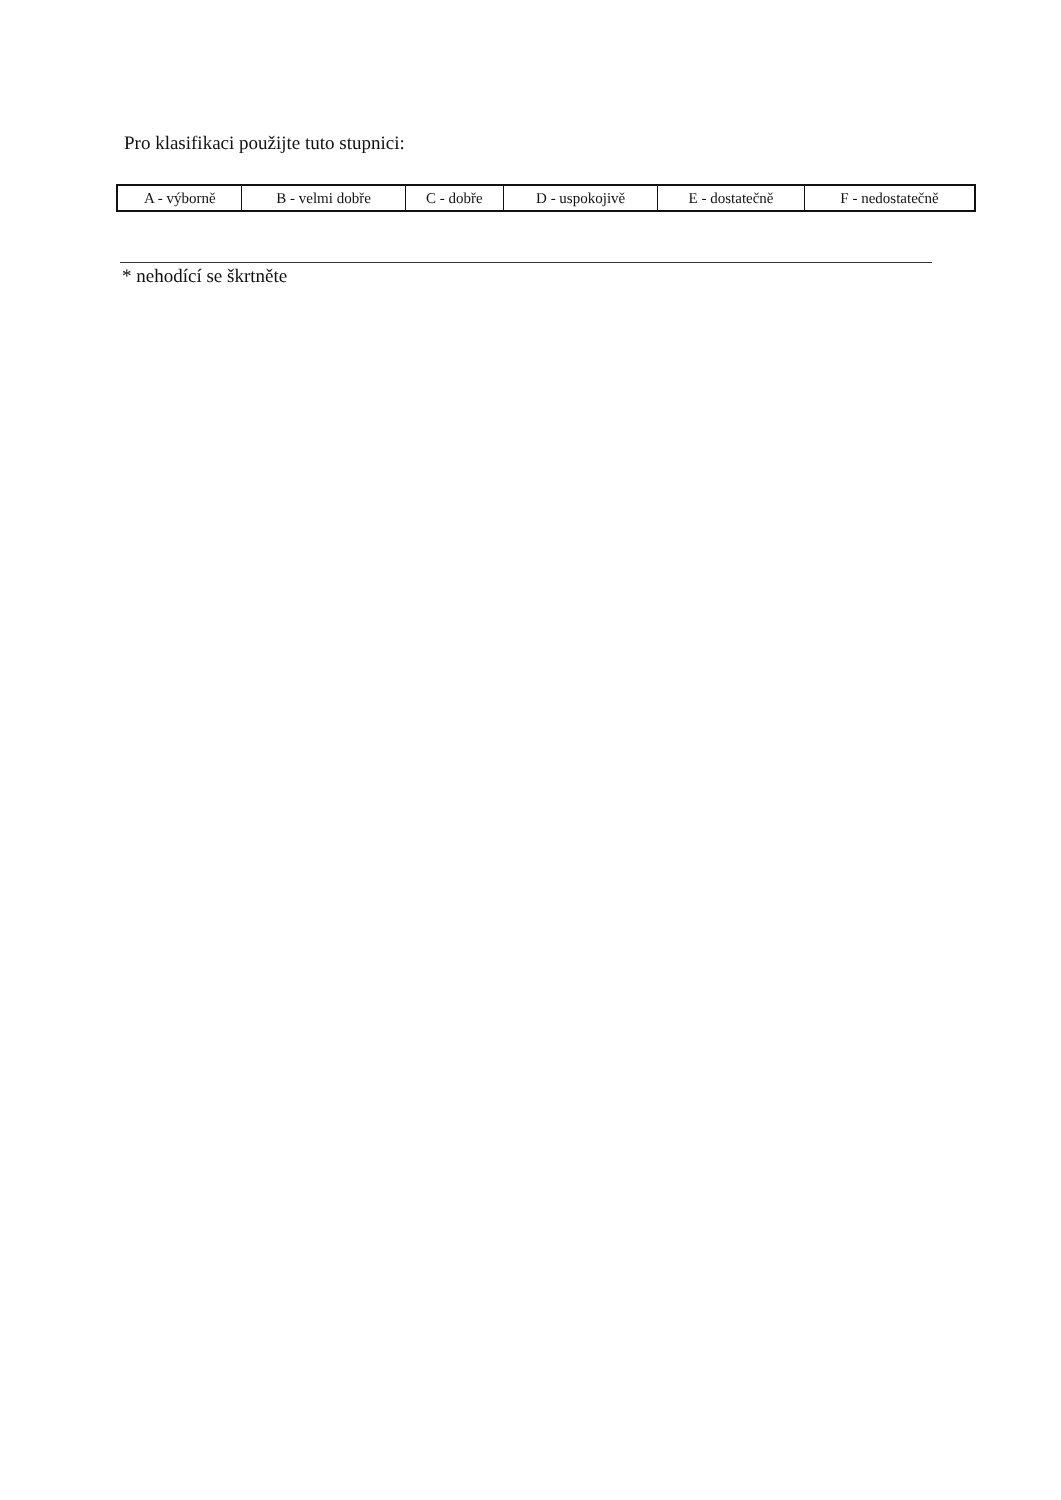Pro klasifikaci použijte tuto stupnici:
| A - výborně | B - velmi dobře | C - dobře | D - uspokojivě | E - dostatečně | F - nedostatečně |
* nehodící se škrtněte